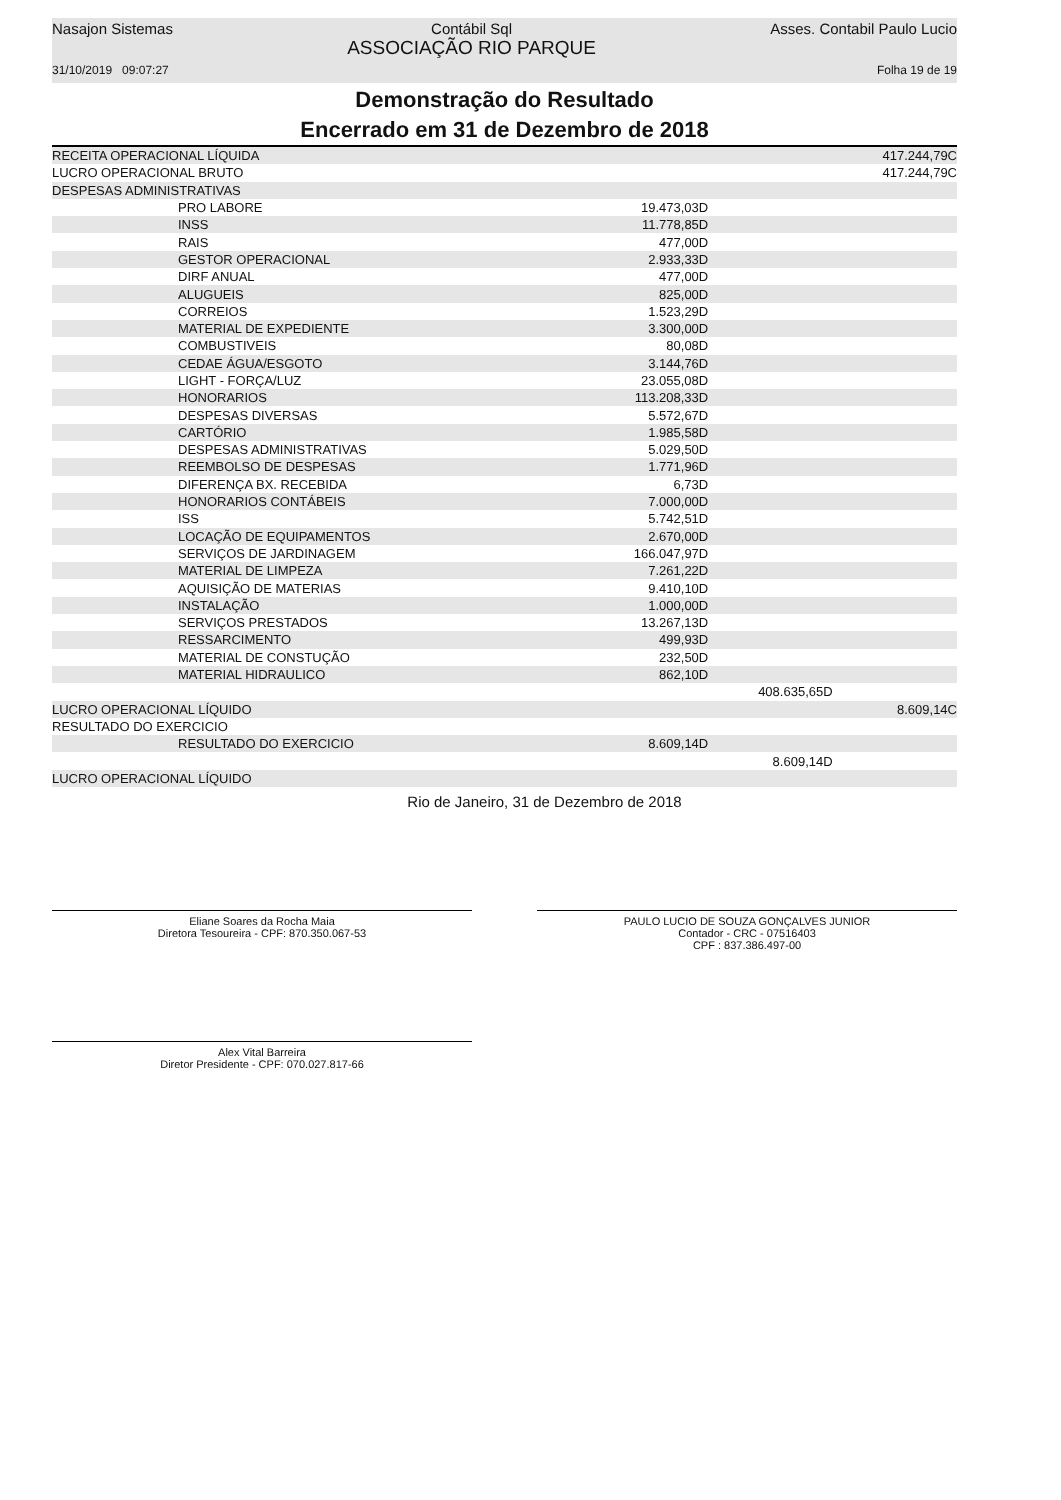Nasajon Sistemas Contábil Sql
ASSOCIAÇÃO RIO PARQUE Asses. Contabil Paulo Lucio
31/10/2019 09:07:27 Folha 19 de 19
Demonstração do Resultado
Encerrado em 31 de Dezembro de 2018
| RECEITA OPERACIONAL LÍQUIDA | | | 417.244,79C |
| LUCRO OPERACIONAL BRUTO | | | 417.244,79C |
| DESPESAS ADMINISTRATIVAS | | | |
| PRO LABORE | 19.473,03D | | |
| INSS | 11.778,85D | | |
| RAIS | 477,00D | | |
| GESTOR OPERACIONAL | 2.933,33D | | |
| DIRF ANUAL | 477,00D | | |
| ALUGUEIS | 825,00D | | |
| CORREIOS | 1.523,29D | | |
| MATERIAL DE EXPEDIENTE | 3.300,00D | | |
| COMBUSTIVEIS | 80,08D | | |
| CEDAE ÁGUA/ESGOTO | 3.144,76D | | |
| LIGHT - FORÇA/LUZ | 23.055,08D | | |
| HONORARIOS | 113.208,33D | | |
| DESPESAS DIVERSAS | 5.572,67D | | |
| CARTÓRIO | 1.985,58D | | |
| DESPESAS ADMINISTRATIVAS | 5.029,50D | | |
| REEMBOLSO DE DESPESAS | 1.771,96D | | |
| DIFERENÇA BX. RECEBIDA | 6,73D | | |
| HONORARIOS CONTÁBEIS | 7.000,00D | | |
| ISS | 5.742,51D | | |
| LOCAÇÃO DE EQUIPAMENTOS | 2.670,00D | | |
| SERVIÇOS DE JARDINAGEM | 166.047,97D | | |
| MATERIAL DE LIMPEZA | 7.261,22D | | |
| AQUISIÇÃO DE MATERIAS | 9.410,10D | | |
| INSTALAÇÃO | 1.000,00D | | |
| SERVIÇOS PRESTADOS | 13.267,13D | | |
| RESSARCIMENTO | 499,93D | | |
| MATERIAL DE CONSTUÇÃO | 232,50D | | |
| MATERIAL HIDRAULICO | 862,10D | | |
| | | 408.635,65D | |
| LUCRO OPERACIONAL LÍQUIDO | | | 8.609,14C |
| RESULTADO DO EXERCICIO | | | |
| RESULTADO DO EXERCICIO | 8.609,14D | | |
| | | 8.609,14D | |
| LUCRO OPERACIONAL LÍQUIDO | | | |
Rio de Janeiro, 31 de Dezembro de 2018
Eliane Soares da Rocha Maia
Diretora Tesoureira - CPF: 870.350.067-53
PAULO LUCIO DE SOUZA GONÇALVES JUNIOR
Contador - CRC - 07516403
CPF : 837.386.497-00
Alex Vital Barreira
Diretor Presidente - CPF: 070.027.817-66